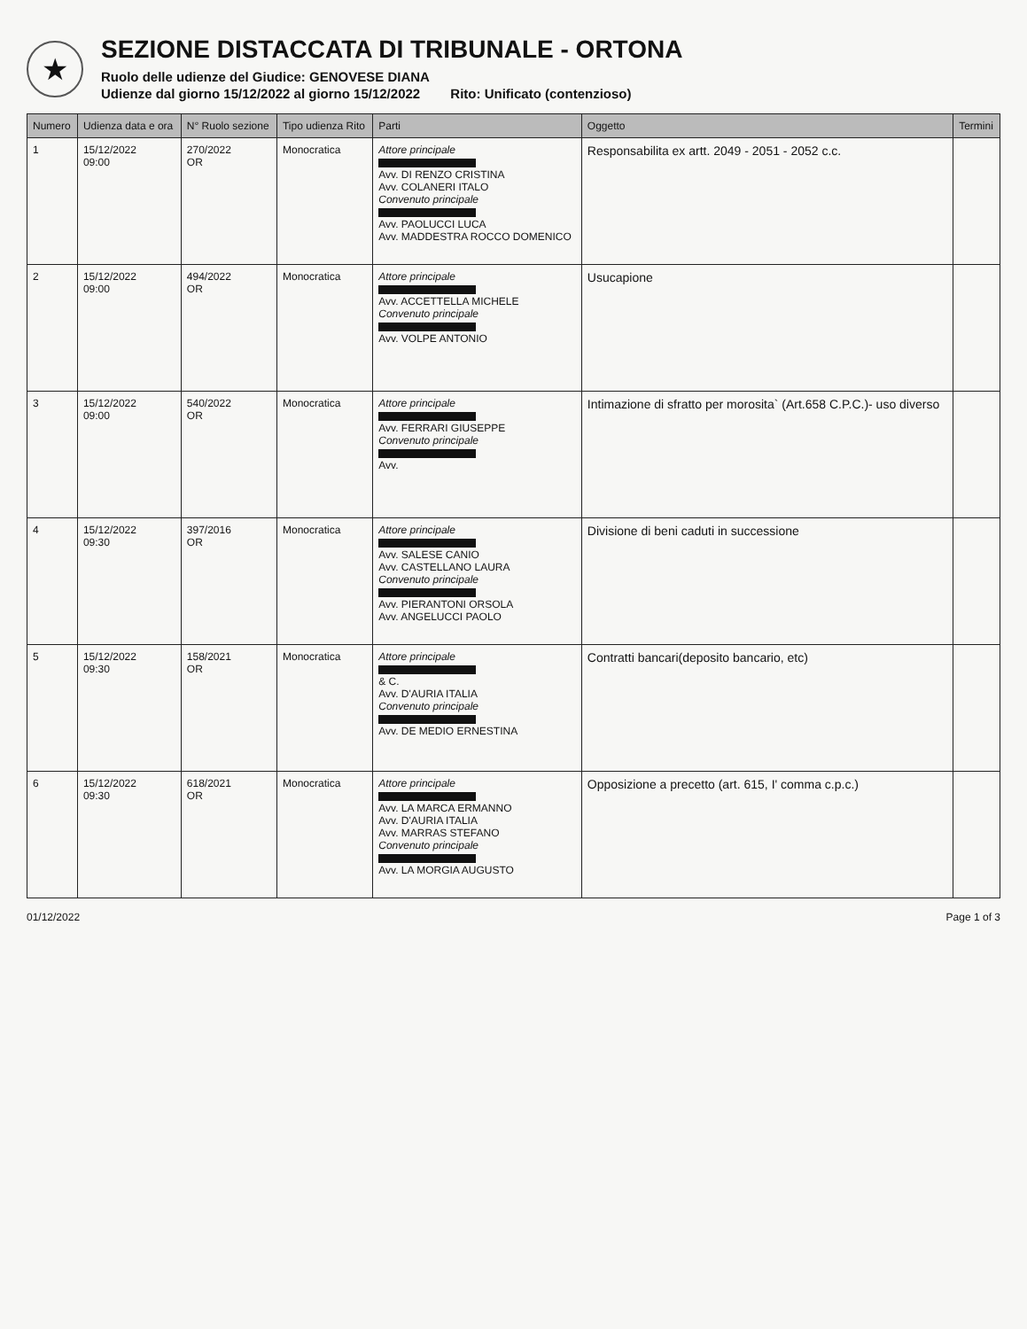★
SEZIONE DISTACCATA DI TRIBUNALE - ORTONA
Ruolo delle udienze del Giudice: GENOVESE DIANA
Udienze dal giorno 15/12/2022 al giorno 15/12/2022 Rito: Unificato (contenzioso)
| Numero | Udienza data e ora | N° Ruolo sezione | Tipo udienza Rito | Parti | Oggetto | Termini |
| --- | --- | --- | --- | --- | --- | --- |
| 1 | 15/12/2022 09:00 | 270/2022 OR | Monocratica | Attore principale Avv. DI RENZO CRISTINA Avv. COLANERI ITALO Convenuto principale Avv. PAOLUCCI LUCA Avv. MADDESTRA ROCCO DOMENICO | Responsabilita ex artt. 2049 - 2051 - 2052 c.c. | |
| 2 | 15/12/2022 09:00 | 494/2022 OR | Monocratica | Attore principale Avv. ACCETTELLA MICHELE Convenuto principale Avv. VOLPE ANTONIO | Usucapione | |
| 3 | 15/12/2022 09:00 | 540/2022 OR | Monocratica | Attore principale Avv. FERRARI GIUSEPPE Convenuto principale Avv. | Intimazione di sfratto per morosita` (Art.658 C.P.C.)- uso diverso | |
| 4 | 15/12/2022 09:30 | 397/2016 OR | Monocratica | Attore principale Avv. SALESE CANIO Avv. CASTELLANO LAURA Convenuto principale Avv. PIERANTONI ORSOLA Avv. ANGELUCCI PAOLO | Divisione di beni caduti in successione | |
| 5 | 15/12/2022 09:30 | 158/2021 OR | Monocratica | Attore principale & C. Avv. D'AURIA ITALIA Convenuto principale Avv. DE MEDIO ERNESTINA | Contratti bancari(deposito bancario, etc) | |
| 6 | 15/12/2022 09:30 | 618/2021 OR | Monocratica | Attore principale Avv. LA MARCA ERMANNO Avv. D'AURIA ITALIA Avv. MARRAS STEFANO Convenuto principale Avv. LA MORGIA AUGUSTO | Opposizione a precetto (art. 615, I' comma c.p.c.) | |
01/12/2022 Page 1 of 3